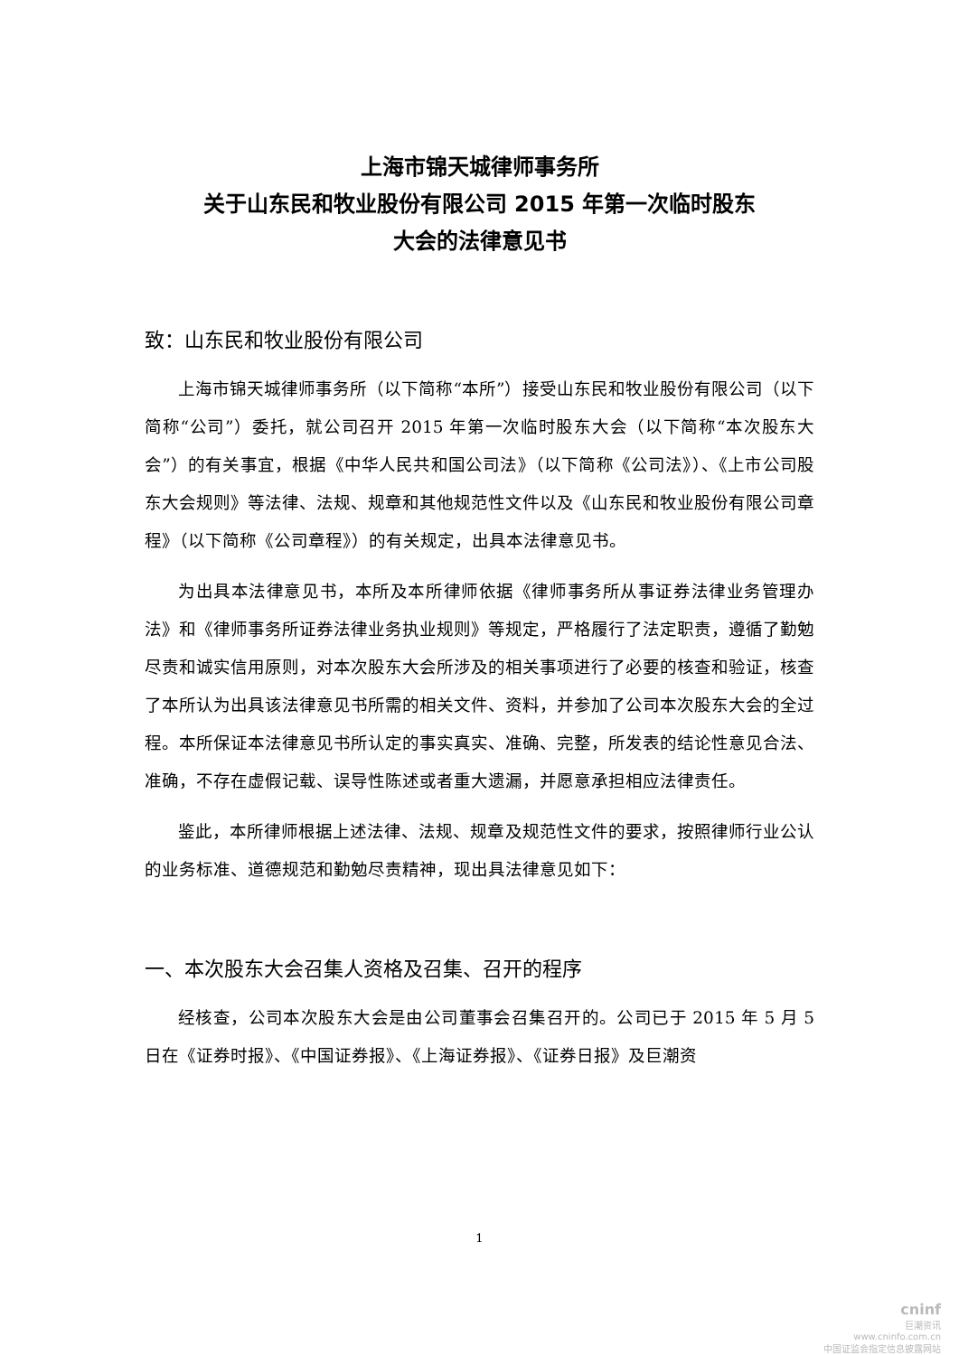上海市锦天城律师事务所
关于山东民和牧业股份有限公司 2015 年第一次临时股东
大会的法律意见书
致：山东民和牧业股份有限公司
上海市锦天城律师事务所（以下简称“本所”）接受山东民和牧业股份有限公司（以下简称“公司”）委托，就公司召开 2015 年第一次临时股东大会（以下简称“本次股东大会”）的有关事宜，根据《中华人民共和国公司法》（以下简称《公司法》）、《上市公司股东大会规则》等法律、法规、规章和其他规范性文件以及《山东民和牧业股份有限公司章程》（以下简称《公司章程》）的有关规定，出具本法律意见书。
为出具本法律意见书，本所及本所律师依据《律师事务所从事证券法律业务管理办法》和《律师事务所证券法律业务执业规则》等规定，严格履行了法定职责，遵循了勤勉尽责和诚实信用原则，对本次股东大会所涉及的相关事项进行了必要的核查和验证，核查了本所认为出具该法律意见书所需的相关文件、资料，并参加了公司本次股东大会的全过程。本所保证本法律意见书所认定的事实真实、准确、完整，所发表的结论性意见合法、准确，不存在虚假记载、误导性陈述或者重大遗漏，并愿意承担相应法律责任。
鉴此，本所律师根据上述法律、法规、规章及规范性文件的要求，按照律师行业公认的业务标准、道德规范和勤勉尽责精神，现出具法律意见如下：
一、本次股东大会召集人资格及召集、召开的程序
经核查，公司本次股东大会是由公司董事会召集召开的。公司已于 2015 年 5 月 5 日在《证券时报》、《中国证券报》、《上海证券报》、《证券日报》及巨潮资
1
cninf
巨潮资讯
www.cninfo.com.cn
中国证监会指定信息披露网站